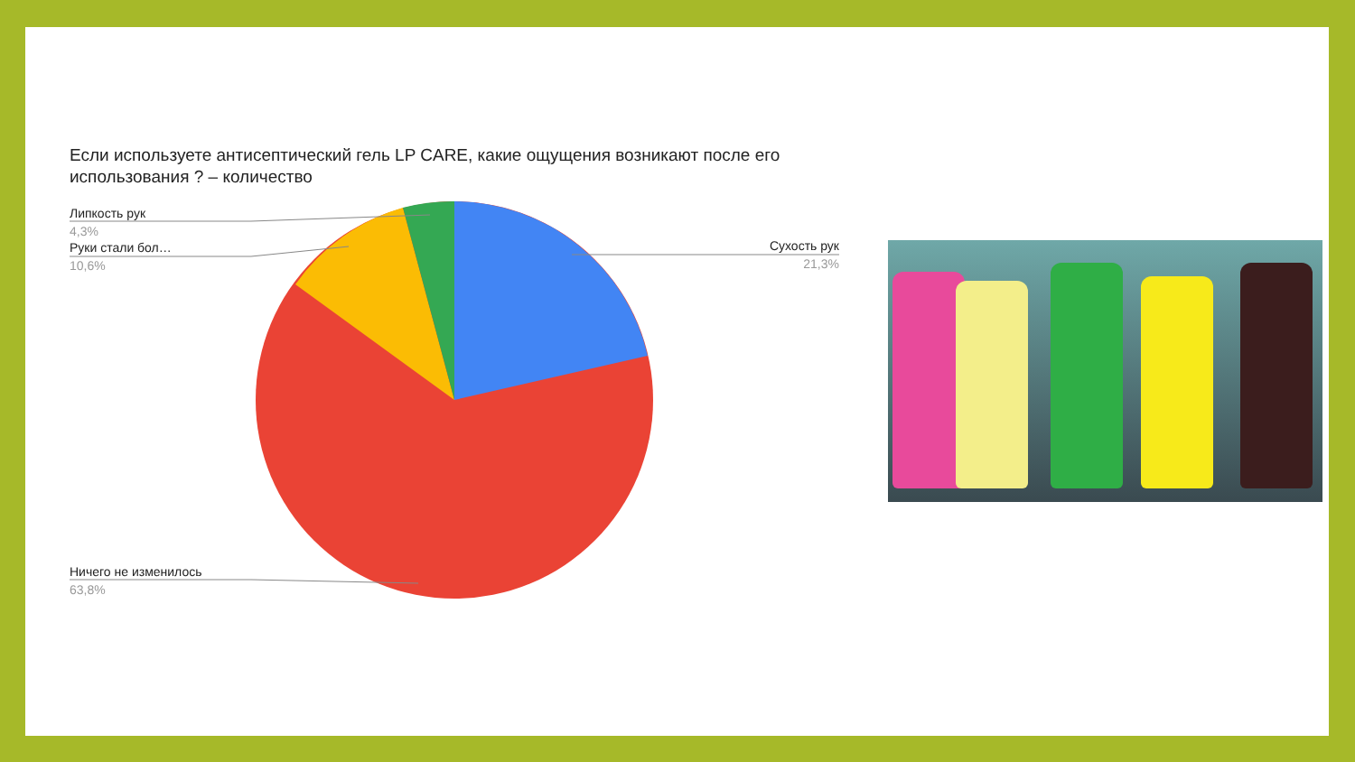Если используете антисептический гель LP CARE, какие ощущения возникают после его использования ? – количество
Липкость рук
4,3%
Руки стали бол…
10,6%
Сухость рук
21,3%
Ничего не изменилось
63,8%